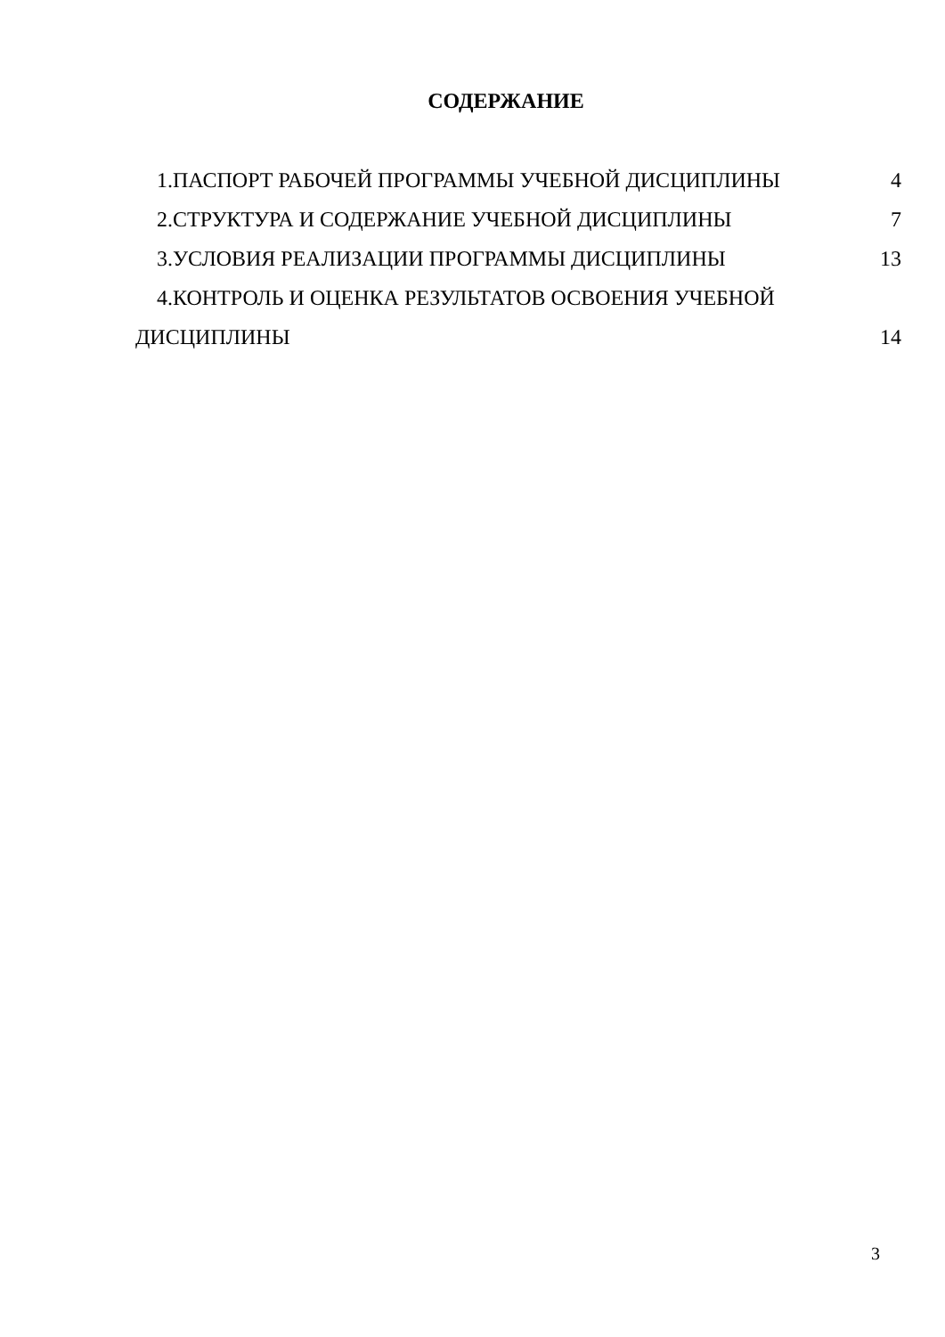СОДЕРЖАНИЕ
1.ПАСПОРТ РАБОЧЕЙ ПРОГРАММЫ УЧЕБНОЙ ДИСЦИПЛИНЫ 4
2.СТРУКТУРА И СОДЕРЖАНИЕ УЧЕБНОЙ ДИСЦИПЛИНЫ 7
3.УСЛОВИЯ РЕАЛИЗАЦИИ ПРОГРАММЫ ДИСЦИПЛИНЫ 13
4.КОНТРОЛЬ И ОЦЕНКА РЕЗУЛЬТАТОВ ОСВОЕНИЯ УЧЕБНОЙ
ДИСЦИПЛИНЫ 14
3